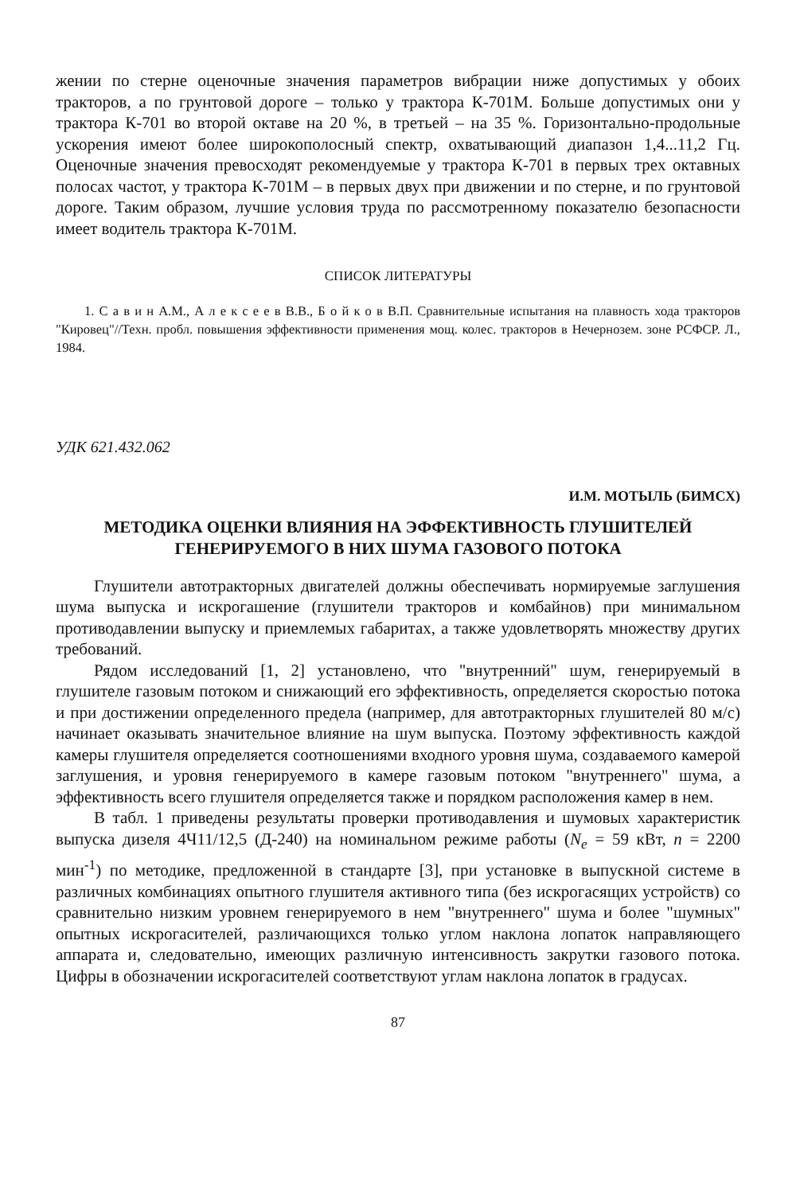жении по стерне оценочные значения параметров вибрации ниже допустимых у обоих тракторов, а по грунтовой дороге – только у трактора К-701М. Больше допустимых они у трактора К-701 во второй октаве на 20 %, в третьей – на 35 %. Горизонтально-продольные ускорения имеют более широкополосный спектр, охватывающий диапазон 1,4...11,2 Гц. Оценочные значения превосходят рекомендуемые у трактора К-701 в первых трех октавных полосах частот, у трактора К-701М – в первых двух при движении и по стерне, и по грунтовой дороге. Таким образом, лучшие условия труда по рассмотренному показателю безопасности имеет водитель трактора К-701М.
СПИСОК ЛИТЕРАТУРЫ
1. С а в и н А.М., А л е к с е е в В.В., Б о й к о в В.П. Сравнительные испытания на плавность хода тракторов "Кировец"//Техн. пробл. повышения эффективности применения мощ. колес. тракторов в Нечернозем. зоне РСФСР. Л., 1984.
УДК 621.432.062
И.М. МОТЫЛЬ (БИМСХ)
МЕТОДИКА ОЦЕНКИ ВЛИЯНИЯ НА ЭФФЕКТИВНОСТЬ ГЛУШИТЕЛЕЙ
ГЕНЕРИРУЕМОГО В НИХ ШУМА ГАЗОВОГО ПОТОКА
Глушители автотракторных двигателей должны обеспечивать нормируемые заглушения шума выпуска и искрогашение (глушители тракторов и комбайнов) при минимальном противодавлении выпуску и приемлемых габаритах, а также удовлетворять множеству других требований.
Рядом исследований [1, 2] установлено, что "внутренний" шум, генерируемый в глушителе газовым потоком и снижающий его эффективность, определяется скоростью потока и при достижении определенного предела (например, для автотракторных глушителей 80 м/с) начинает оказывать значительное влияние на шум выпуска. Поэтому эффективность каждой камеры глушителя определяется соотношениями входного уровня шума, создаваемого камерой заглушения, и уровня генерируемого в камере газовым потоком "внутреннего" шума, а эффективность всего глушителя определяется также и порядком расположения камер в нем.
В табл. 1 приведены результаты проверки противодавления и шумовых характеристик выпуска дизеля 4Ч11/12,5 (Д-240) на номинальном режиме работы (N<sub>e</sub> = 59 кВт, n = 2200 мин<sup>-1</sup>) по методике, предложенной в стандарте [3], при установке в выпускной системе в различных комбинациях опытного глушителя активного типа (без искрогасящих устройств) со сравнительно низким уровнем генерируемого в нем "внутреннего" шума и более "шумных" опытных искрогасителей, различающихся только углом наклона лопаток направляющего аппарата и, следовательно, имеющих различную интенсивность закрутки газового потока. Цифры в обозначении искрогасителей соответствуют углам наклона лопаток в градусах.
87